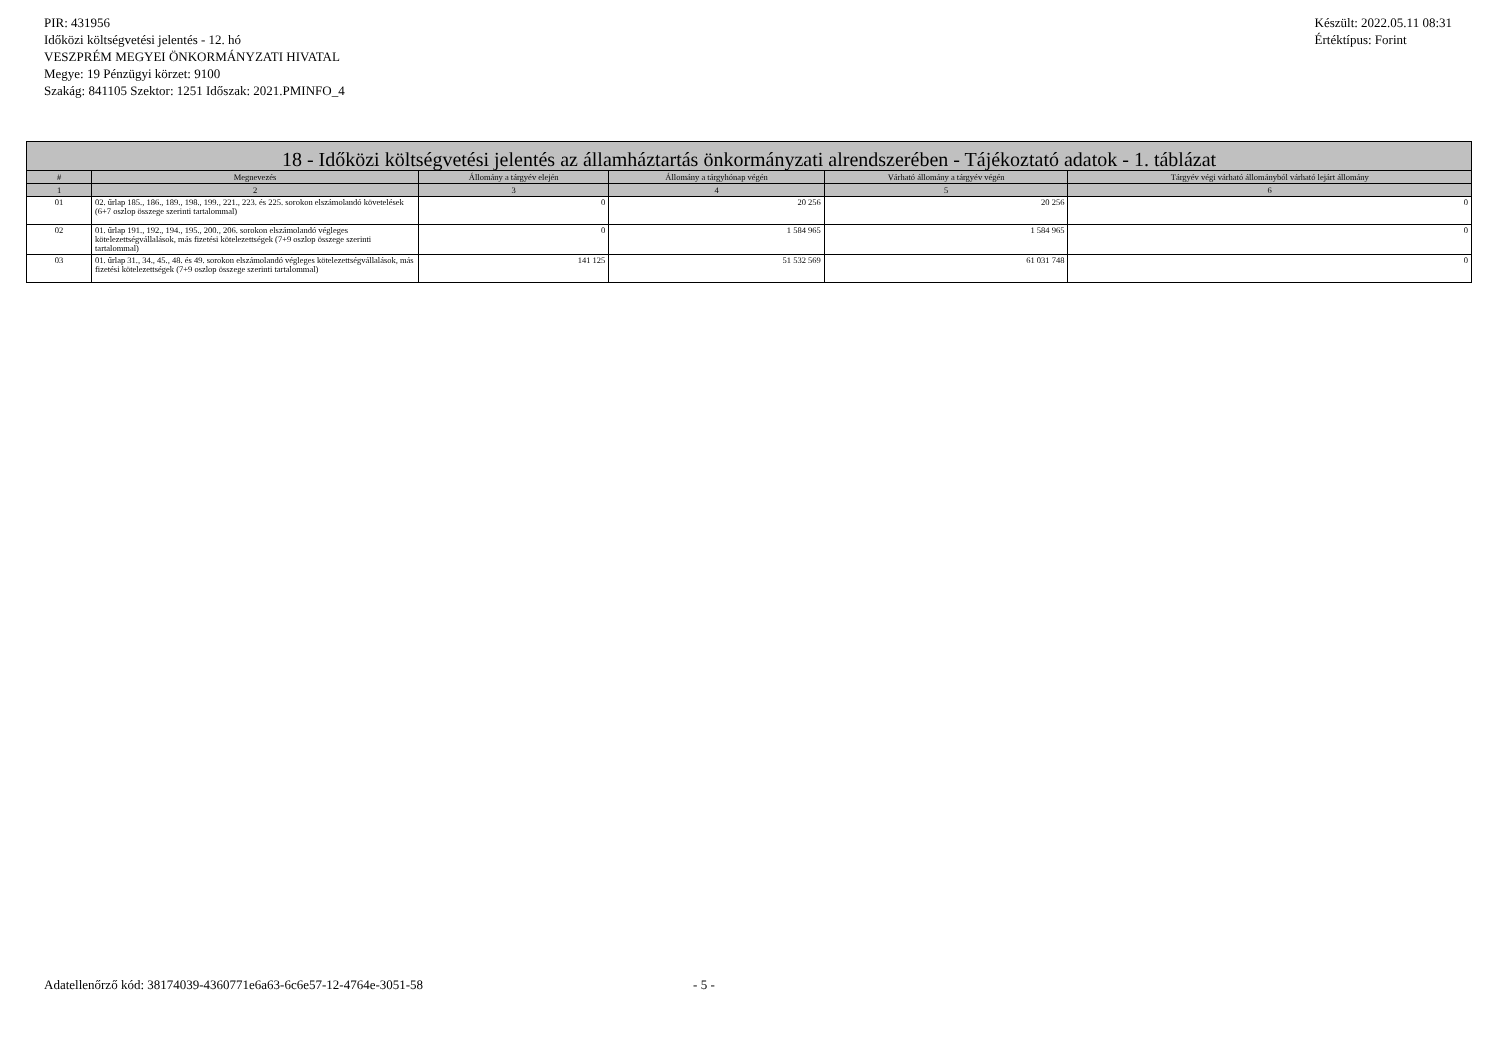PIR: 431956
Időközi költségvetési jelentés - 12. hó
VESZPRÉM MEGYEI ÖNKORMÁNYZATI HIVATAL
Megye: 19 Pénzügyi körzet: 9100
Szakág: 841105 Szektor: 1251 Időszak: 2021.PMINFO_4
Készült: 2022.05.11 08:31
Értéktípus: Forint
| 18 - Időközi költségvetési jelentés az államháztartás önkormányzati alrendszerében - Tájékoztató adatok - 1. táblázat | | | | | |
| --- | --- | --- | --- | --- | --- |
| # | Megnevezés | Állomány a tárgyév elején | Állomány a tárgyhónap végén | Várható állomány a tárgyév végén | Tárgyév végi várható állományból várható lejárt állomány |
| 1 | 2 | 3 | 4 | 5 | 6 |
| 01 | 02. űrlap 185., 186., 189., 198., 199., 221., 223. és 225. sorokon elszámolandó követelések (6+7 oszlop összege szerinti tartalommal) | 0 | 20 256 | 20 256 | 0 |
| 02 | 01. űrlap 191., 192., 194., 195., 200., 206. sorokon elszámolandó végleges kötelezettségvállalások, más fizetési kötelezettségek (7+9 oszlop összege szerinti tartalommal) | 0 | 1 584 965 | 1 584 965 | 0 |
| 03 | 01. űrlap 31., 34., 45., 48. és 49. sorokon elszámolandó végleges kötelezettségvállalások, más fizetési kötelezettségek (7+9 oszlop összege szerinti tartalommal) | 141 125 | 51 532 569 | 61 031 748 | 0 |
Adatellenőrző kód: 38174039-4360771e6a63-6c6e57-12-4764e-3051-58 - 5 -